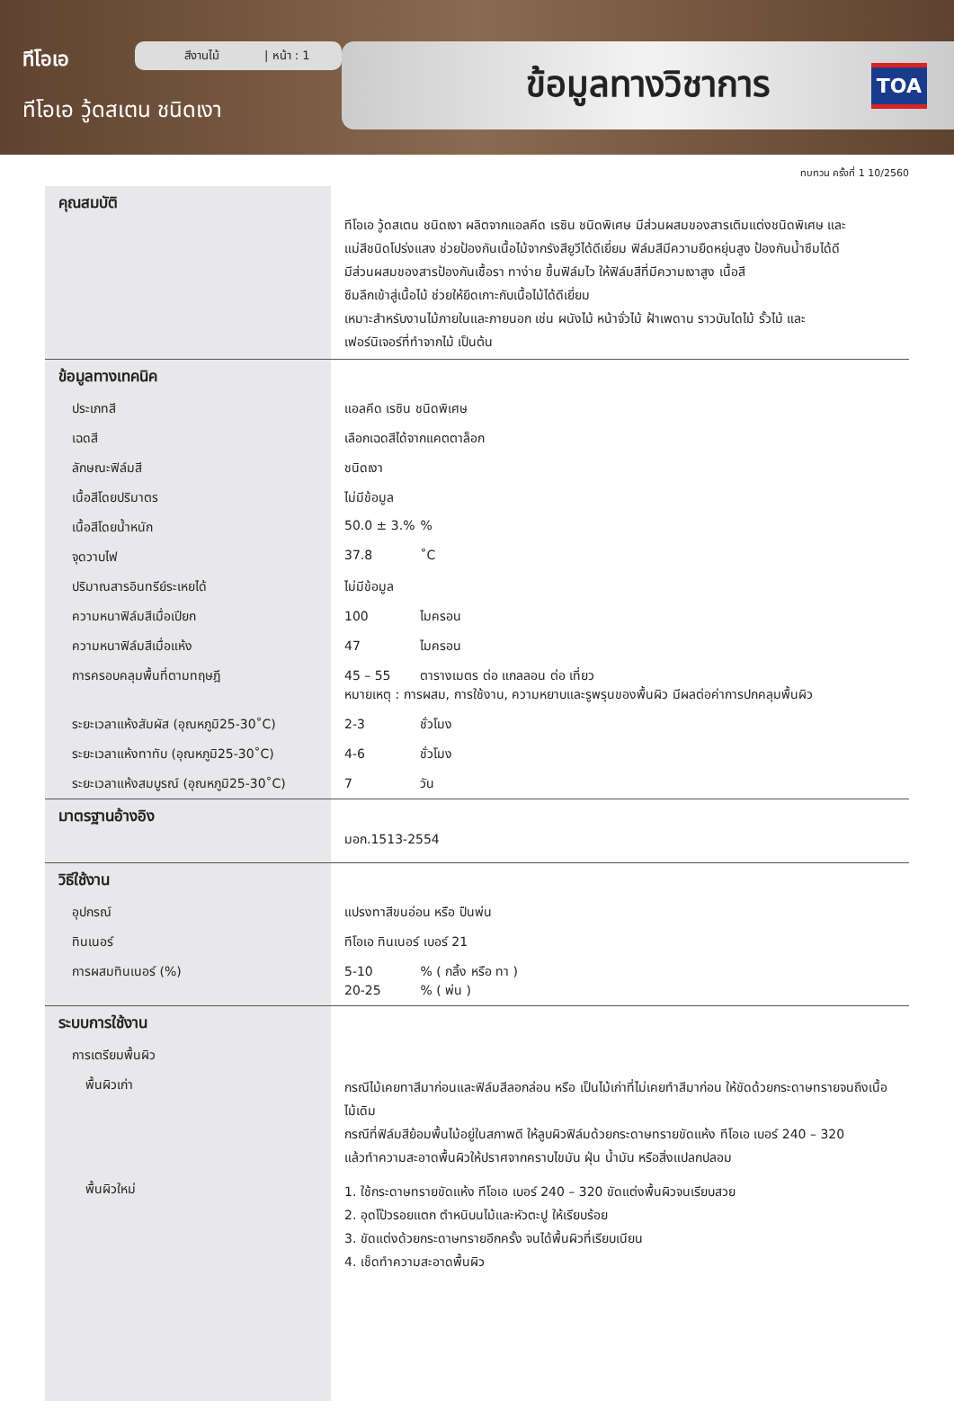ทีโอเอ
ทีโอเอ วู้ดสเตน ชนิดเงา
สีงานไม้ | หน้า : 1 ข้อมูลทางวิชาการ TOA
ทบทวน ครั้งที่ 1 10/2560
| คุณสมบัติ | ทีโอเอ วู้ดสเตน ชนิดเงา ผลิตจากแอลคีด เรซิน ชนิดพิเศษ มีส่วนผสมของสารเติมแต่งชนิดพิเศษ และ แม่สีชนิดโปร่งแสง ช่วยป้องกันเนื้อไม้จากรังสียูวีได้ดีเยี่ยม ฟิล์มสีมีความยืดหยุ่นสูง ป้องกันน้ำซึมได้ดี มีส่วนผสมของสารป้องกันเชื้อรา ทาง่าย ขึ้นฟิล์มไว ให้ฟิล์มสีที่มีความเงาสูง เนื้อสี ซึมลึกเข้าสู่เนื้อไม้ ช่วยให้ยึดเกาะกับเนื้อไม้ได้ดีเยี่ยม เหมาะสำหรับงานไม้ภายในและภายนอก เช่น ผนังไม้ หน้าจั่วไม้ ฝ้าเพดาน ราวบันไดไม้ รั้วไม้ และ เฟอร์นิเจอร์ที่ทำจากไม้ เป็นต้น |
| ข้อมูลทางเทคนิค | |
| ประเภทสี | แอลคีด เรซิน ชนิดพิเศษ |
| เฉดสี | เลือกเฉดสีได้จากแคตตาล็อก |
| ลักษณะฟิล์มสี | ชนิดเงา |
| เนื้อสีโดยปริมาตร | ไม่มีข้อมูล |
| เนื้อสีโดยน้ำหนัก | 50.0 ± 3.% % |
| จุดวาบไฟ | 37.8 ˚C |
| ปริมาณสารอินทรีย์ระเหยได้ | ไม่มีข้อมูล |
| ความหนาฟิล์มสีเมื่อเปียก | 100 ไมครอน |
| ความหนาฟิล์มสีเมื่อแห้ง | 47 ไมครอน |
| การครอบคลุมพื้นที่ตามทฤษฎี | 45 – 55 ตารางเมตร ต่อ แกลลอน ต่อ เที่ยว หมายเหตุ : การผสม, การใช้งาน, ความหยาบและรูพรุนของพื้นผิว มีผลต่อค่าการปกคลุมพื้นผิว |
| ระยะเวลาแห้งสัมผัส (อุณหภูมิ25-30˚C) | 2-3 ชั่วโมง |
| ระยะเวลาแห้งทาทับ (อุณหภูมิ25-30˚C) | 4-6 ชั่วโมง |
| ระยะเวลาแห้งสมบูรณ์ (อุณหภูมิ25-30˚C) | 7 วัน |
| มาตรฐานอ้างอิง | มอก.1513-2554 |
| วิธีใช้งาน | |
| อุปกรณ์ | แปรงทาสีขนอ่อน หรือ ปืนพ่น |
| ทินเนอร์ | ทีโอเอ ทินเนอร์ เบอร์ 21 |
| การผสมทินเนอร์ (%) | 5-10 % ( กลิ้ง หรือ ทา ) 20-25 % ( พ่น ) |
| ระบบการใช้งาน | |
| การเตรียมพื้นผิว | |
| พื้นผิวเก่า | กรณีไม้เคยทาสีมาก่อนและฟิล์มสีลอกล่อน หรือ เป็นไม้เก่าที่ไม่เคยทำสีมาก่อน ให้ขัดด้วยกระดาษทรายจนถึงเนื้อไม้เดิม กรณีที่ฟิล์มสีย้อมพื้นไม้อยู่ในสภาพดี ให้ลูบผิวฟิล์มด้วยกระดาษทรายขัดแห้ง ทีโอเอ เบอร์ 240 – 320 แล้วทำความสะอาดพื้นผิวให้ปราศจากคราบไขมัน ฝุ่น น้ำมัน หรือสิ่งแปลกปลอม |
| พื้นผิวใหม่ | 1. ใช้กระดาษทรายขัดแห้ง ทีโอเอ เบอร์ 240 – 320 ขัดแต่งพื้นผิวจนเรียบสวย 2. อุดโป๊วรอยแตก ตำหนิบนไม้และหัวตะปู ให้เรียบร้อย 3. ขัดแต่งด้วยกระดาษทรายอีกครั้ง จนได้พื้นผิวที่เรียบเนียน 4. เช็ดทำความสะอาดพื้นผิว |